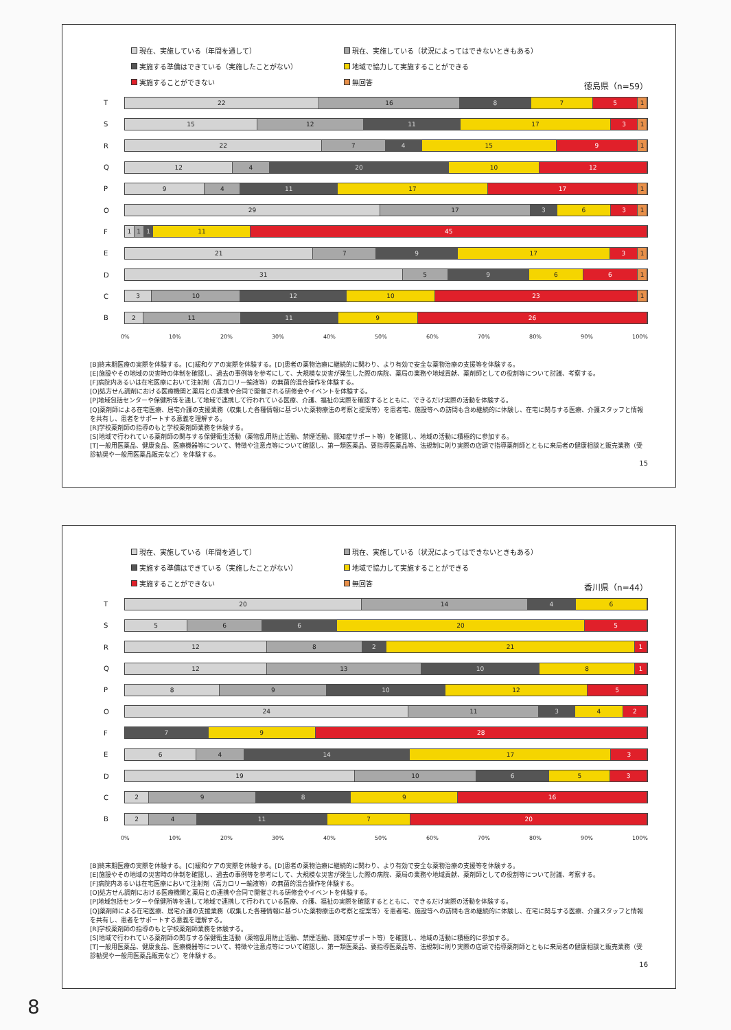現在、実施している（年間を通して） 現在、実施している（状況によってはできないときもある） 実施する準備はできている（実施したことがない） 地域で協力して実施することができる 実施することができない 無回答
徳島県（n=59）
T
22 16 8 7 5 1
S
15 12 11 17 3 1
R
22 7 4 15 9 1
Q
12 4 20 10 12
P
9 4 11 17 17 1
O
29 17 3 6 3 1
F
1 1 1 11 45
E
21 7 9 17 3 1
D
31 5 9 6 6 1
C
3 10 12 10 23 1
B
2 11 11 9 26
0% 10% 20% 30% 40% 50% 60% 70% 80% 90% 100%
[B]終末期医療の実際を体験する。[C]緩和ケアの実際を体験する。[D]患者の薬物治療に継続的に関わり、より有効で安全な薬物治療の支援等を体験する。
[E]施設やその地域の災害時の体制を確認し、過去の事例等を参考にして、大規模な災害が発生した際の病院、薬局の業務や地域貢献、薬剤師としての役割等について討議、考察する。
[F]病院内あるいは在宅医療において注射剤（高カロリー輸液等）の無菌的混合操作を体験する。
[O]処方せん調剤における医療機関と薬局との連携や合同で開催される研修会やイベントを体験する。
[P]地域包括センターや保健所等を通して地域で連携して行われている医療、介護、福祉の実際を確認するとともに、できるだけ実際の活動を体験する。
[Q]薬剤師による在宅医療、居宅介護の支援業務（収集した各種情報に基づいた薬物療法の考察と提案等）を患者宅、施設等への訪問も含め継続的に体験し、在宅に関与する医療、介護スタッフと情報を共有し、患者をサポートする意義を理解する。
[R]学校薬剤師の指導のもと学校薬剤師業務を体験する。
[S]地域で行われている薬剤師の関与する保健衛生活動（薬物乱用防止活動、禁煙活動、認知症サポート等）を確認し、地域の活動に積極的に参加する。
[T]一般用医薬品、健康食品、医療機器等について、特徴や注意点等について確認し、第一類医薬品、要指導医薬品等、法規制に則り実際の店頭で指導薬剤師とともに来局者の健康相談と販売業務（受診勧奨や一般用医薬品販売など）を体験する。
15
現在、実施している（年間を通して） 現在、実施している（状況によってはできないときもある） 実施する準備はできている（実施したことがない） 地域で協力して実施することができる 実施することができない 無回答
香川県（n=44）
T
20 14 4 6
S
5 6 6 20 5
R
12 8 2 21 1
Q
12 13 10 8 1
P
8 9 10 12 5
O
24 11 3 4 2
F
7 9 28
E
6 4 14 17 3
D
19 10 6 5 3
C
2 9 8 9 16
B
2 4 11 7 20
0% 10% 20% 30% 40% 50% 60% 70% 80% 90% 100%
[B]終末期医療の実際を体験する。[C]緩和ケアの実際を体験する。[D]患者の薬物治療に継続的に関わり、より有効で安全な薬物治療の支援等を体験する。
[E]施設やその地域の災害時の体制を確認し、過去の事例等を参考にして、大規模な災害が発生した際の病院、薬局の業務や地域貢献、薬剤師としての役割等について討議、考察する。
[F]病院内あるいは在宅医療において注射剤（高カロリー輸液等）の無菌的混合操作を体験する。
[O]処方せん調剤における医療機関と薬局との連携や合同で開催される研修会やイベントを体験する。
[P]地域包括センターや保健所等を通して地域で連携して行われている医療、介護、福祉の実際を確認するとともに、できるだけ実際の活動を体験する。
[Q]薬剤師による在宅医療、居宅介護の支援業務（収集した各種情報に基づいた薬物療法の考察と提案等）を患者宅、施設等への訪問も含め継続的に体験し、在宅に関与する医療、介護スタッフと情報を共有し、患者をサポートする意義を理解する。
[R]学校薬剤師の指導のもと学校薬剤師業務を体験する。
[S]地域で行われている薬剤師の関与する保健衛生活動（薬物乱用防止活動、禁煙活動、認知症サポート等）を確認し、地域の活動に積極的に参加する。
[T]一般用医薬品、健康食品、医療機器等について、特徴や注意点等について確認し、第一類医薬品、要指導医薬品等、法規制に則り実際の店頭で指導薬剤師とともに来局者の健康相談と販売業務（受診勧奨や一般用医薬品販売など）を体験する。
16
8